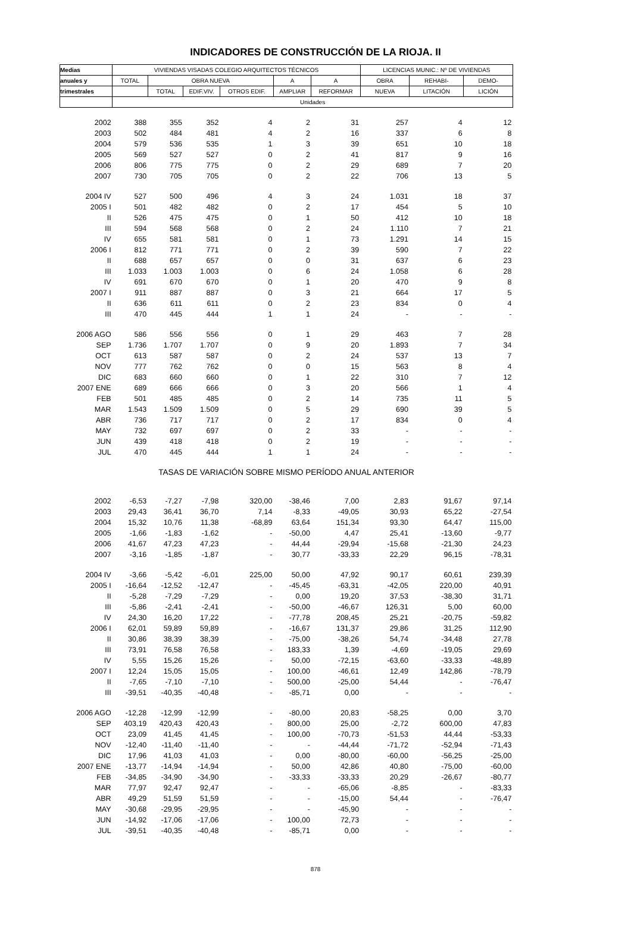INDICADORES DE CONSTRUCCIÓN DE LA RIOJA. II
| Medias | VIVIENDAS VISADAS COLEGIO ARQUITECTOS TÉCNICOS | | | | | | LICENCIAS MUNIC.: Nº DE VIVIENDAS | | |
| --- | --- | --- | --- | --- | --- | --- | --- | --- | --- |
| anuales y | TOTAL | OBRA NUEVA | | | A | A | OBRA | REHABI- | DEMO- |
| trimestrales | | TOTAL | EDIF.VIV. | OTROS EDIF. | AMPLIAR | REFORMAR | NUEVA | LITACIÓN | LICIÓN |
| | Unidades | | | | | | | | |
| 2002 | 388 | 355 | 352 | 4 | 2 | 31 | 257 | 4 | 12 |
| 2003 | 502 | 484 | 481 | 4 | 2 | 16 | 337 | 6 | 8 |
| 2004 | 579 | 536 | 535 | 1 | 3 | 39 | 651 | 10 | 18 |
| 2005 | 569 | 527 | 527 | 0 | 2 | 41 | 817 | 9 | 16 |
| 2006 | 806 | 775 | 775 | 0 | 2 | 29 | 689 | 7 | 20 |
| 2007 | 730 | 705 | 705 | 0 | 2 | 22 | 706 | 13 | 5 |
| 2004 IV | 527 | 500 | 496 | 4 | 3 | 24 | 1.031 | 18 | 37 |
| 2005 I | 501 | 482 | 482 | 0 | 2 | 17 | 454 | 5 | 10 |
| II | 526 | 475 | 475 | 0 | 1 | 50 | 412 | 10 | 18 |
| III | 594 | 568 | 568 | 0 | 2 | 24 | 1.110 | 7 | 21 |
| IV | 655 | 581 | 581 | 0 | 1 | 73 | 1.291 | 14 | 15 |
| 2006 I | 812 | 771 | 771 | 0 | 2 | 39 | 590 | 7 | 22 |
| II | 688 | 657 | 657 | 0 | 0 | 31 | 637 | 6 | 23 |
| III | 1.033 | 1.003 | 1.003 | 0 | 6 | 24 | 1.058 | 6 | 28 |
| IV | 691 | 670 | 670 | 0 | 1 | 20 | 470 | 9 | 8 |
| 2007 I | 911 | 887 | 887 | 0 | 3 | 21 | 664 | 17 | 5 |
| II | 636 | 611 | 611 | 0 | 2 | 23 | 834 | 0 | 4 |
| III | 470 | 445 | 444 | 1 | 1 | 24 | - | - | - |
| 2006 AGO | 586 | 556 | 556 | 0 | 1 | 29 | 463 | 7 | 28 |
| SEP | 1.736 | 1.707 | 1.707 | 0 | 9 | 20 | 1.893 | 7 | 34 |
| OCT | 613 | 587 | 587 | 0 | 2 | 24 | 537 | 13 | 7 |
| NOV | 777 | 762 | 762 | 0 | 0 | 15 | 563 | 8 | 4 |
| DIC | 683 | 660 | 660 | 0 | 1 | 22 | 310 | 7 | 12 |
| 2007 ENE | 689 | 666 | 666 | 0 | 3 | 20 | 566 | 1 | 4 |
| FEB | 501 | 485 | 485 | 0 | 2 | 14 | 735 | 11 | 5 |
| MAR | 1.543 | 1.509 | 1.509 | 0 | 5 | 29 | 690 | 39 | 5 |
| ABR | 736 | 717 | 717 | 0 | 2 | 17 | 834 | 0 | 4 |
| MAY | 732 | 697 | 697 | 0 | 2 | 33 | - | - | - |
| JUN | 439 | 418 | 418 | 0 | 2 | 19 | - | - | - |
| JUL | 470 | 445 | 444 | 1 | 1 | 24 | - | - | - |
| TASAS DE VARIACIÓN SOBRE MISMO PERÍODO ANUAL ANTERIOR | | | | | | | | | |
| 2002 | -6,53 | -7,27 | -7,98 | 320,00 | -38,46 | 7,00 | 2,83 | 91,67 | 97,14 |
| 2003 | 29,43 | 36,41 | 36,70 | 7,14 | -8,33 | -49,05 | 30,93 | 65,22 | -27,54 |
| 2004 | 15,32 | 10,76 | 11,38 | -68,89 | 63,64 | 151,34 | 93,30 | 64,47 | 115,00 |
| 2005 | -1,66 | -1,83 | -1,62 | - | -50,00 | 4,47 | 25,41 | -13,60 | -9,77 |
| 2006 | 41,67 | 47,23 | 47,23 | - | 44,44 | -29,94 | -15,68 | -21,30 | 24,23 |
| 2007 | -3,16 | -1,85 | -1,87 | - | 30,77 | -33,33 | 22,29 | 96,15 | -78,31 |
| 2004 IV | -3,66 | -5,42 | -6,01 | 225,00 | 50,00 | 47,92 | 90,17 | 60,61 | 239,39 |
| 2005 I | -16,64 | -12,52 | -12,47 | - | -45,45 | -63,31 | -42,05 | 220,00 | 40,91 |
| II | -5,28 | -7,29 | -7,29 | - | 0,00 | 19,20 | 37,53 | -38,30 | 31,71 |
| III | -5,86 | -2,41 | -2,41 | - | -50,00 | -46,67 | 126,31 | 5,00 | 60,00 |
| IV | 24,30 | 16,20 | 17,22 | - | -77,78 | 208,45 | 25,21 | -20,75 | -59,82 |
| 2006 I | 62,01 | 59,89 | 59,89 | - | -16,67 | 131,37 | 29,86 | 31,25 | 112,90 |
| II | 30,86 | 38,39 | 38,39 | - | -75,00 | -38,26 | 54,74 | -34,48 | 27,78 |
| III | 73,91 | 76,58 | 76,58 | - | 183,33 | 1,39 | -4,69 | -19,05 | 29,69 |
| IV | 5,55 | 15,26 | 15,26 | - | 50,00 | -72,15 | -63,60 | -33,33 | -48,89 |
| 2007 I | 12,24 | 15,05 | 15,05 | - | 100,00 | -46,61 | 12,49 | 142,86 | -78,79 |
| II | -7,65 | -7,10 | -7,10 | - | 500,00 | -25,00 | 54,44 | - | -76,47 |
| III | -39,51 | -40,35 | -40,48 | - | -85,71 | 0,00 | - | - | - |
| 2006 AGO | -12,28 | -12,99 | -12,99 | - | -80,00 | 20,83 | -58,25 | 0,00 | 3,70 |
| SEP | 403,19 | 420,43 | 420,43 | - | 800,00 | 25,00 | -2,72 | 600,00 | 47,83 |
| OCT | 23,09 | 41,45 | 41,45 | - | 100,00 | -70,73 | -51,53 | 44,44 | -53,33 |
| NOV | -12,40 | -11,40 | -11,40 | - | - | -44,44 | -71,72 | -52,94 | -71,43 |
| DIC | 17,96 | 41,03 | 41,03 | - | 0,00 | -80,00 | -60,00 | -56,25 | -25,00 |
| 2007 ENE | -13,77 | -14,94 | -14,94 | - | 50,00 | 42,86 | 40,80 | -75,00 | -60,00 |
| FEB | -34,85 | -34,90 | -34,90 | - | -33,33 | -33,33 | 20,29 | -26,67 | -80,77 |
| MAR | 77,97 | 92,47 | 92,47 | - | - | -65,06 | -8,85 | - | -83,33 |
| ABR | 49,29 | 51,59 | 51,59 | - | - | -15,00 | 54,44 | - | -76,47 |
| MAY | -30,68 | -29,95 | -29,95 | - | - | -45,90 | - | - | - |
| JUN | -14,92 | -17,06 | -17,06 | - | 100,00 | 72,73 | - | - | - |
| JUL | -39,51 | -40,35 | -40,48 | - | -85,71 | 0,00 | - | - | - |
878